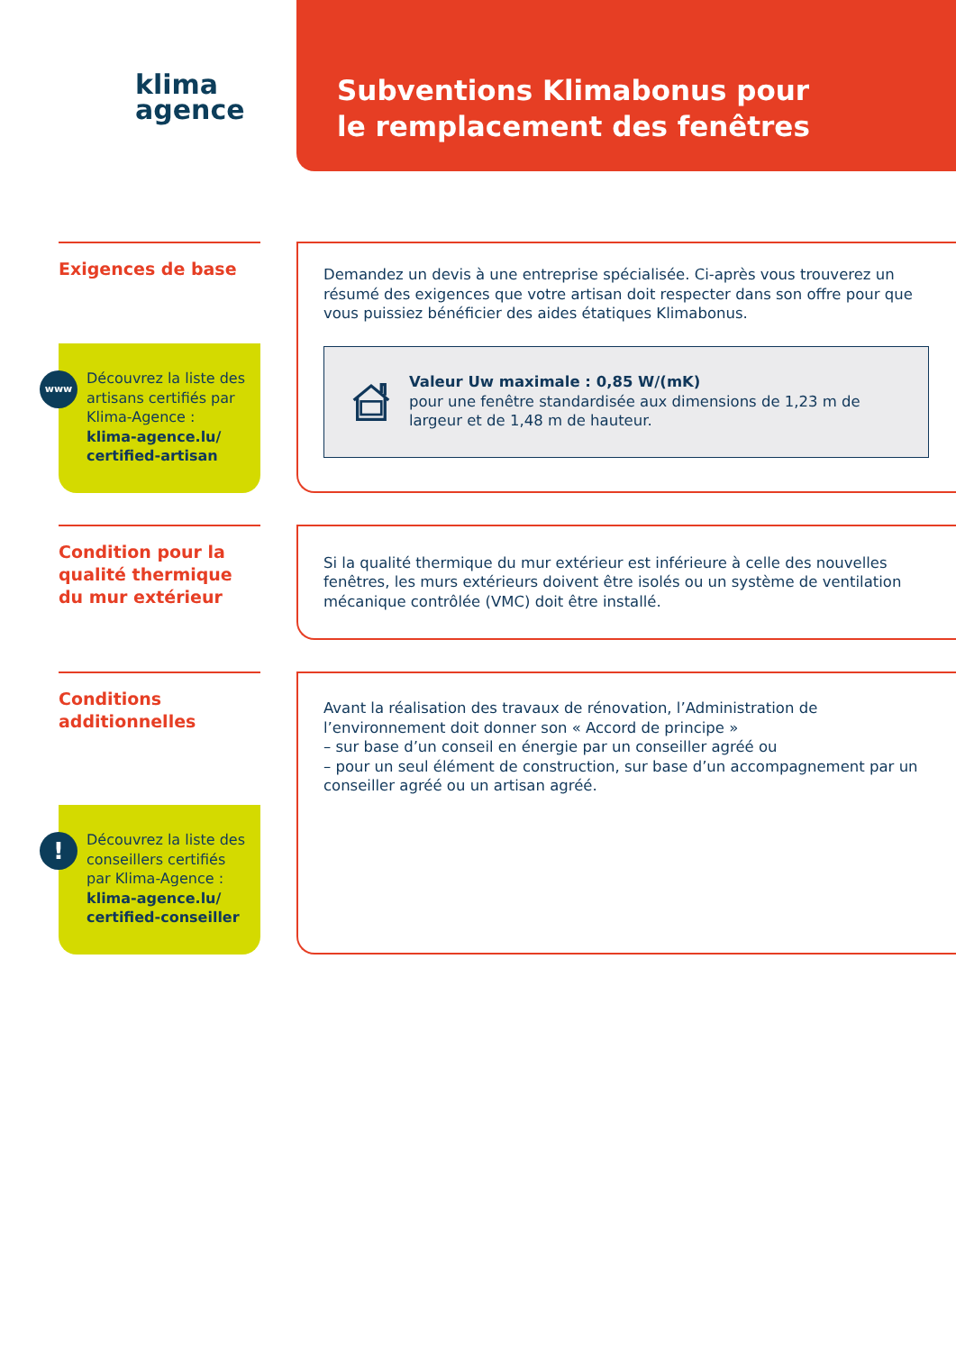klima
agence
Subventions Klimabonus pour
le remplacement des fenêtres
Exigences de base
www
Découvrez la liste des artisans certifiés par Klima-Agence :
klima-agence.lu/ certified-artisan
Demandez un devis à une entreprise spécialisée. Ci-après vous trouverez un résumé des exigences que votre artisan doit respecter dans son offre pour que vous puissiez bénéficier des aides étatiques Klimabonus.
Valeur Uw maximale : 0,85 W/(mK)
pour une fenêtre standardisée aux dimensions de 1,23 m de largeur et de 1,48 m de hauteur.
Condition pour la qualité thermique du mur extérieur
Si la qualité thermique du mur extérieur est inférieure à celle des nouvelles fenêtres, les murs extérieurs doivent être isolés ou un système de ventilation mécanique contrôlée (VMC) doit être installé.
Conditions additionnelles
!
Découvrez la liste des conseillers certifiés par Klima-Agence :
klima-agence.lu/ certified-conseiller
Avant la réalisation des travaux de rénovation, l’Administration de l’environnement doit donner son « Accord de principe »
– sur base d’un conseil en énergie par un conseiller agréé ou
– pour un seul élément de construction, sur base d’un accompagnement par un conseiller agréé ou un artisan agréé.